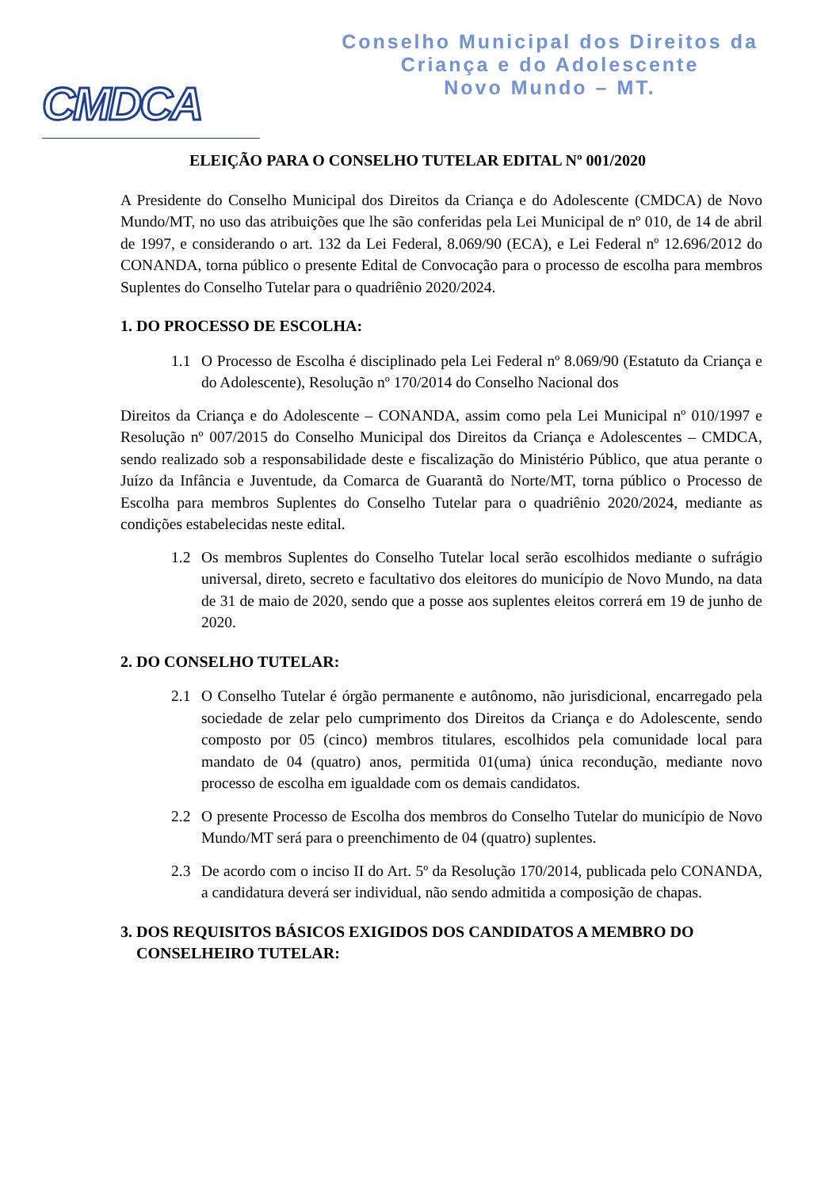CMDCA
Conselho Municipal dos Direitos da
Criança e do Adolescente
Novo Mundo – MT.
ELEIÇÃO PARA O CONSELHO TUTELAR EDITAL Nº 001/2020
A Presidente do Conselho Municipal dos Direitos da Criança e do Adolescente (CMDCA) de Novo Mundo/MT, no uso das atribuições que lhe são conferidas pela Lei Municipal de nº 010, de 14 de abril de 1997, e considerando o art. 132 da Lei Federal, 8.069/90 (ECA), e Lei Federal nº 12.696/2012 do CONANDA, torna público o presente Edital de Convocação para o processo de escolha para membros Suplentes do Conselho Tutelar para o quadriênio 2020/2024.
1. DO PROCESSO DE ESCOLHA:
1.1 O Processo de Escolha é disciplinado pela Lei Federal nº 8.069/90 (Estatuto da Criança e do Adolescente), Resolução nº 170/2014 do Conselho Nacional dos
Direitos da Criança e do Adolescente – CONANDA, assim como pela Lei Municipal nº 010/1997 e Resolução nº 007/2015 do Conselho Municipal dos Direitos da Criança e Adolescentes – CMDCA, sendo realizado sob a responsabilidade deste e fiscalização do Ministério Público, que atua perante o Juízo da Infância e Juventude, da Comarca de Guarantã do Norte/MT, torna público o Processo de Escolha para membros Suplentes do Conselho Tutelar para o quadriênio 2020/2024, mediante as condições estabelecidas neste edital.
1.2 Os membros Suplentes do Conselho Tutelar local serão escolhidos mediante o sufrágio universal, direto, secreto e facultativo dos eleitores do município de Novo Mundo, na data de 31 de maio de 2020, sendo que a posse aos suplentes eleitos correrá em 19 de junho de 2020.
2. DO CONSELHO TUTELAR:
2.1 O Conselho Tutelar é órgão permanente e autônomo, não jurisdicional, encarregado pela sociedade de zelar pelo cumprimento dos Direitos da Criança e do Adolescente, sendo composto por 05 (cinco) membros titulares, escolhidos pela comunidade local para mandato de 04 (quatro) anos, permitida 01(uma) única recondução, mediante novo processo de escolha em igualdade com os demais candidatos.
2.2 O presente Processo de Escolha dos membros do Conselho Tutelar do município de Novo Mundo/MT será para o preenchimento de 04 (quatro) suplentes.
2.3 De acordo com o inciso II do Art. 5º da Resolução 170/2014, publicada pelo CONANDA, a candidatura deverá ser individual, não sendo admitida a composição de chapas.
3. DOS REQUISITOS BÁSICOS EXIGIDOS DOS CANDIDATOS A MEMBRO DO
CONSELHEIRO TUTELAR: